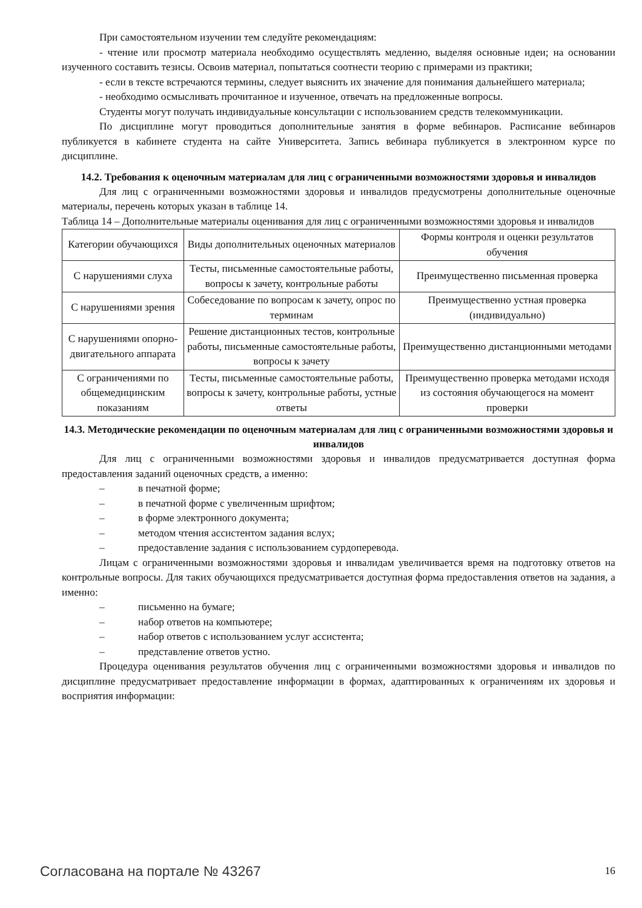При самостоятельном изучении тем следуйте рекомендациям:
- чтение или просмотр материала необходимо осуществлять медленно, выделяя основные идеи; на основании изученного составить тезисы. Освоив материал, попытаться соотнести теорию с примерами из практики;
- если в тексте встречаются термины, следует выяснить их значение для понимания дальнейшего материала;
- необходимо осмысливать прочитанное и изученное, отвечать на предложенные вопросы.
Студенты могут получать индивидуальные консультации с использованием средств телекоммуникации.
По дисциплине могут проводиться дополнительные занятия в форме вебинаров. Расписание вебинаров публикуется в кабинете студента на сайте Университета. Запись вебинара публикуется в электронном курсе по дисциплине.
14.2. Требования к оценочным материалам для лиц с ограниченными возможностями здоровья и инвалидов
Для лиц с ограниченными возможностями здоровья и инвалидов предусмотрены дополнительные оценочные материалы, перечень которых указан в таблице 14.
Таблица 14 – Дополнительные материалы оценивания для лиц с ограниченными возможностями здоровья и инвалидов
| Категории обучающихся | Виды дополнительных оценочных материалов | Формы контроля и оценки результатов обучения |
| С нарушениями слуха | Тесты, письменные самостоятельные работы, вопросы к зачету, контрольные работы | Преимущественно письменная проверка |
| С нарушениями зрения | Собеседование по вопросам к зачету, опрос по терминам | Преимущественно устная проверка (индивидуально) |
| С нарушениями опорно-двигательного аппарата | Решение дистанционных тестов, контрольные работы, письменные самостоятельные работы, вопросы к зачету | Преимущественно дистанционными методами |
| С ограничениями по общемедицинским показаниям | Тесты, письменные самостоятельные работы, вопросы к зачету, контрольные работы, устные ответы | Преимущественно проверка методами исходя из состояния обучающегося на момент проверки |
14.3. Методические рекомендации по оценочным материалам для лиц с ограниченными возможностями здоровья и инвалидов
Для лиц с ограниченными возможностями здоровья и инвалидов предусматривается доступная форма предоставления заданий оценочных средств, а именно:
– в печатной форме;
– в печатной форме с увеличенным шрифтом;
– в форме электронного документа;
– методом чтения ассистентом задания вслух;
– предоставление задания с использованием сурдоперевода.
Лицам с ограниченными возможностями здоровья и инвалидам увеличивается время на подготовку ответов на контрольные вопросы. Для таких обучающихся предусматривается доступная форма предоставления ответов на задания, а именно:
– письменно на бумаге;
– набор ответов на компьютере;
– набор ответов с использованием услуг ассистента;
– представление ответов устно.
Процедура оценивания результатов обучения лиц с ограниченными возможностями здоровья и инвалидов по дисциплине предусматривает предоставление информации в формах, адаптированных к ограничениям их здоровья и восприятия информации:
Согласована на портале № 43267 16